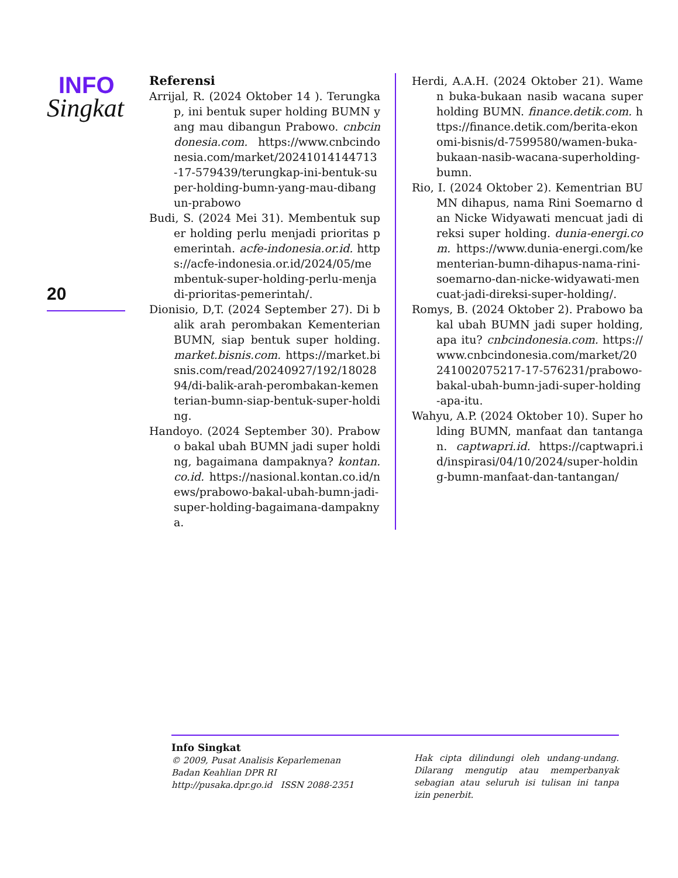INFO
Singkat
20
Referensi
Arrijal, R. (2024 Oktober 14 ). Terungkap, ini bentuk super holding BUMN yang mau dibangun Prabowo. cnbcindonesia.com. https://www.cnbcindonesia.com/market/20241014144713-17-579439/terungkap-ini-bentuk-super-holding-bumn-yang-mau-dibangun-prabowo
Budi, S. (2024 Mei 31). Membentuk super holding perlu menjadi prioritas pemerintah. acfe-indonesia.or.id. https://acfe-indonesia.or.id/2024/05/membentuk-super-holding-perlu-menjadi-prioritas-pemerintah/.
Dionisio, D,T. (2024 September 27). Di balik arah perombakan Kementerian BUMN, siap bentuk super holding. market.bisnis.com. https://market.bisnis.com/read/20240927/192/1802894/di-balik-arah-perombakan-kementerian-bumn-siap-bentuk-super-holding.
Handoyo. (2024 September 30). Prabowo bakal ubah BUMN jadi super holding, bagaimana dampaknya? kontan.co.id. https://nasional.kontan.co.id/news/prabowo-bakal-ubah-bumn-jadi-super-holding-bagaimana-dampaknya.
Herdi, A.A.H. (2024 Oktober 21). Wamen buka-bukaan nasib wacana super holding BUMN. finance.detik.com. https://finance.detik.com/berita-ekonomi-bisnis/d-7599580/wamen-buka-bukaan-nasib-wacana-superholding-bumn.
Rio, I. (2024 Oktober 2). Kementrian BUMN dihapus, nama Rini Soemarno dan Nicke Widyawati mencuat jadi direksi super holding. dunia-energi.com. https://www.dunia-energi.com/kementerian-bumn-dihapus-nama-rini-soemarno-dan-nicke-widyawati-mencuat-jadi-direksi-super-holding/.
Romys, B. (2024 Oktober 2). Prabowo bakal ubah BUMN jadi super holding, apa itu? cnbcindonesia.com. https://www.cnbcindonesia.com/market/20241002075217-17-576231/prabowo-bakal-ubah-bumn-jadi-super-holding-apa-itu.
Wahyu, A.P. (2024 Oktober 10). Super holding BUMN, manfaat dan tantangan. captwapri.id. https://captwapri.id/inspirasi/04/10/2024/super-holding-bumn-manfaat-dan-tantangan/
Info Singkat
© 2009, Pusat Analisis Keparlemenan
Badan Keahlian DPR RI
http://pusaka.dpr.go.id ISSN 2088-2351
Hak cipta dilindungi oleh undang-undang. Dilarang mengutip atau memperbanyak sebagian atau seluruh isi tulisan ini tanpa izin penerbit.